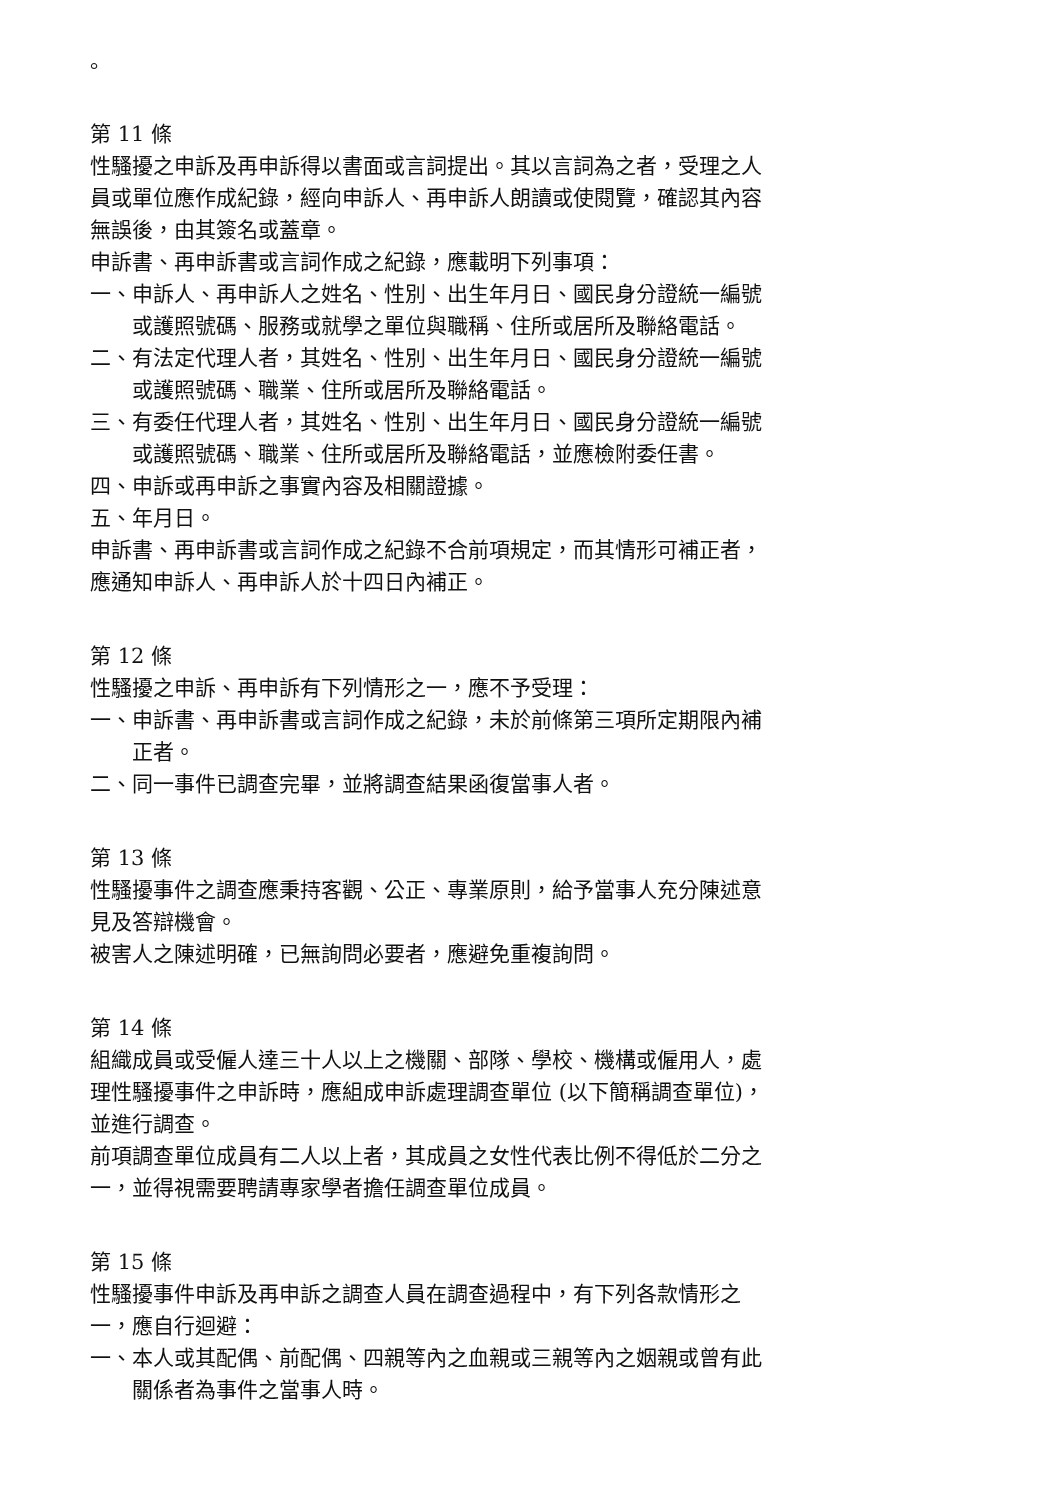。
第 11 條
性騷擾之申訴及再申訴得以書面或言詞提出。其以言詞為之者，受理之人員或單位應作成紀錄，經向申訴人、再申訴人朗讀或使閱覽，確認其內容無誤後，由其簽名或蓋章。
申訴書、再申訴書或言詞作成之紀錄，應載明下列事項：
一、申訴人、再申訴人之姓名、性別、出生年月日、國民身分證統一編號或護照號碼、服務或就學之單位與職稱、住所或居所及聯絡電話。
二、有法定代理人者，其姓名、性別、出生年月日、國民身分證統一編號或護照號碼、職業、住所或居所及聯絡電話。
三、有委任代理人者，其姓名、性別、出生年月日、國民身分證統一編號或護照號碼、職業、住所或居所及聯絡電話，並應檢附委任書。
四、申訴或再申訴之事實內容及相關證據。
五、年月日。
申訴書、再申訴書或言詞作成之紀錄不合前項規定，而其情形可補正者，應通知申訴人、再申訴人於十四日內補正。
第 12 條
性騷擾之申訴、再申訴有下列情形之一，應不予受理：
一、申訴書、再申訴書或言詞作成之紀錄，未於前條第三項所定期限內補正者。
二、同一事件已調查完畢，並將調查結果函復當事人者。
第 13 條
性騷擾事件之調查應秉持客觀、公正、專業原則，給予當事人充分陳述意見及答辯機會。
被害人之陳述明確，已無詢問必要者，應避免重複詢問。
第 14 條
組織成員或受僱人達三十人以上之機關、部隊、學校、機構或僱用人，處理性騷擾事件之申訴時，應組成申訴處理調查單位 (以下簡稱調查單位)，並進行調查。
前項調查單位成員有二人以上者，其成員之女性代表比例不得低於二分之一，並得視需要聘請專家學者擔任調查單位成員。
第 15 條
性騷擾事件申訴及再申訴之調查人員在調查過程中，有下列各款情形之一，應自行迴避：
一、本人或其配偶、前配偶、四親等內之血親或三親等內之姻親或曾有此關係者為事件之當事人時。